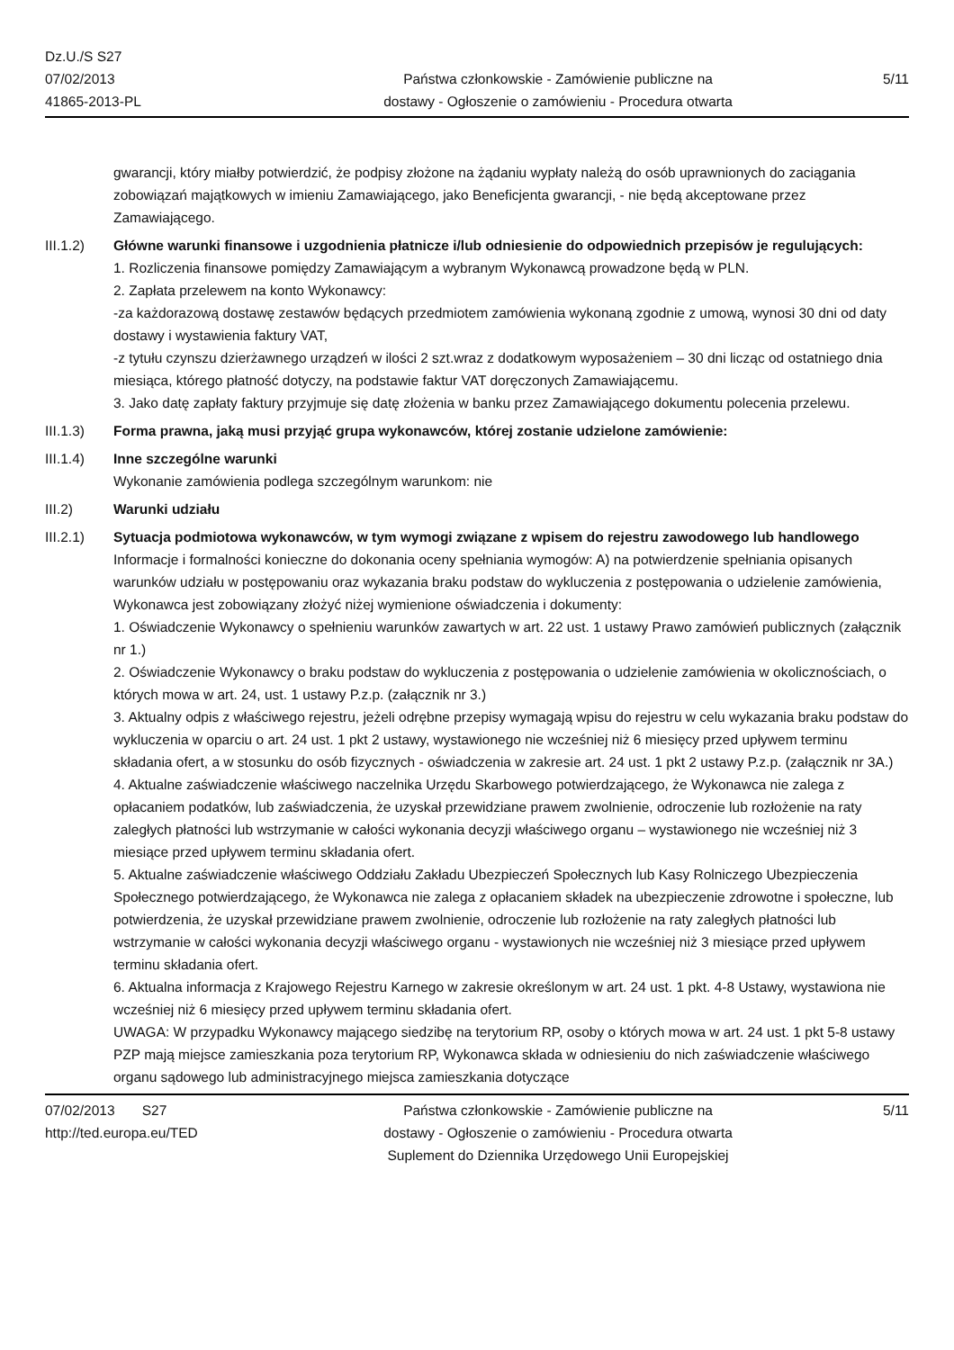Dz.U./S S27
07/02/2013
41865-2013-PL
Państwa członkowskie - Zamówienie publiczne na
dostawy - Ogłoszenie o zamówieniu - Procedura otwarta
5/11
gwarancji, który miałby potwierdzić, że podpisy złożone na żądaniu wypłaty należą do osób uprawnionych do zaciągania zobowiązań majątkowych w imieniu Zamawiającego, jako Beneficjenta gwarancji, - nie będą akceptowane przez Zamawiającego.
III.1.2) Główne warunki finansowe i uzgodnienia płatnicze i/lub odniesienie do odpowiednich przepisów je regulujących:
1. Rozliczenia finansowe pomiędzy Zamawiającym a wybranym Wykonawcą prowadzone będą w PLN.
2. Zapłata przelewem na konto Wykonawcy:
-za każdorazową dostawę zestawów będących przedmiotem zamówienia wykonaną zgodnie z umową, wynosi 30 dni od daty dostawy i wystawienia faktury VAT,
-z tytułu czynszu dzierżawnego urządzeń w ilości 2 szt.wraz z dodatkowym wyposażeniem – 30 dni licząc od ostatniego dnia miesiąca, którego płatność dotyczy, na podstawie faktur VAT doręczonych Zamawiającemu.
3. Jako datę zapłaty faktury przyjmuje się datę złożenia w banku przez Zamawiającego dokumentu polecenia przelewu.
III.1.3) Forma prawna, jaką musi przyjąć grupa wykonawców, której zostanie udzielone zamówienie:
III.1.4) Inne szczególne warunki
Wykonanie zamówienia podlega szczególnym warunkom: nie
III.2) Warunki udziału
III.2.1) Sytuacja podmiotowa wykonawców, w tym wymogi związane z wpisem do rejestru zawodowego lub handlowego
Informacje i formalności konieczne do dokonania oceny spełniania wymogów: A) na potwierdzenie spełniania opisanych warunków udziału w postępowaniu oraz wykazania braku podstaw do wykluczenia z postępowania o udzielenie zamówienia, Wykonawca jest zobowiązany złożyć niżej wymienione oświadczenia i dokumenty:
1. Oświadczenie Wykonawcy o spełnieniu warunków zawartych w art. 22 ust. 1 ustawy Prawo zamówień publicznych (załącznik nr 1.)
2. Oświadczenie Wykonawcy o braku podstaw do wykluczenia z postępowania o udzielenie zamówienia w okolicznościach, o których mowa w art. 24, ust. 1 ustawy P.z.p. (załącznik nr 3.)
3. Aktualny odpis z właściwego rejestru, jeżeli odrębne przepisy wymagają wpisu do rejestru w celu wykazania braku podstaw do wykluczenia w oparciu o art. 24 ust. 1 pkt 2 ustawy, wystawionego nie wcześniej niż 6 miesięcy przed upływem terminu składania ofert, a w stosunku do osób fizycznych - oświadczenia w zakresie art. 24 ust. 1 pkt 2 ustawy P.z.p. (załącznik nr 3A.)
4. Aktualne zaświadczenie właściwego naczelnika Urzędu Skarbowego potwierdzającego, że Wykonawca nie zalega z opłacaniem podatków, lub zaświadczenia, że uzyskał przewidziane prawem zwolnienie, odroczenie lub rozłożenie na raty zaległych płatności lub wstrzymanie w całości wykonania decyzji właściwego organu – wystawionego nie wcześniej niż 3 miesiące przed upływem terminu składania ofert.
5. Aktualne zaświadczenie właściwego Oddziału Zakładu Ubezpieczeń Społecznych lub Kasy Rolniczego Ubezpieczenia Społecznego potwierdzającego, że Wykonawca nie zalega z opłacaniem składek na ubezpieczenie zdrowotne i społeczne, lub potwierdzenia, że uzyskał przewidziane prawem zwolnienie, odroczenie lub rozłożenie na raty zaległych płatności lub wstrzymanie w całości wykonania decyzji właściwego organu - wystawionych nie wcześniej niż 3 miesiące przed upływem terminu składania ofert.
6. Aktualna informacja z Krajowego Rejestru Karnego w zakresie określonym w art. 24 ust. 1 pkt. 4-8 Ustawy, wystawiona nie wcześniej niż 6 miesięcy przed upływem terminu składania ofert.
UWAGA: W przypadku Wykonawcy mającego siedzibę na terytorium RP, osoby o których mowa w art. 24 ust. 1 pkt 5-8 ustawy PZP mają miejsce zamieszkania poza terytorium RP, Wykonawca składa w odniesieniu do nich zaświadczenie właściwego organu sądowego lub administracyjnego miejsca zamieszkania dotyczące
07/02/2013 S27
http://ted.europa.eu/TED
Państwa członkowskie - Zamówienie publiczne na
dostawy - Ogłoszenie o zamówieniu - Procedura otwarta
Suplement do Dziennika Urzędowego Unii Europejskiej
5/11